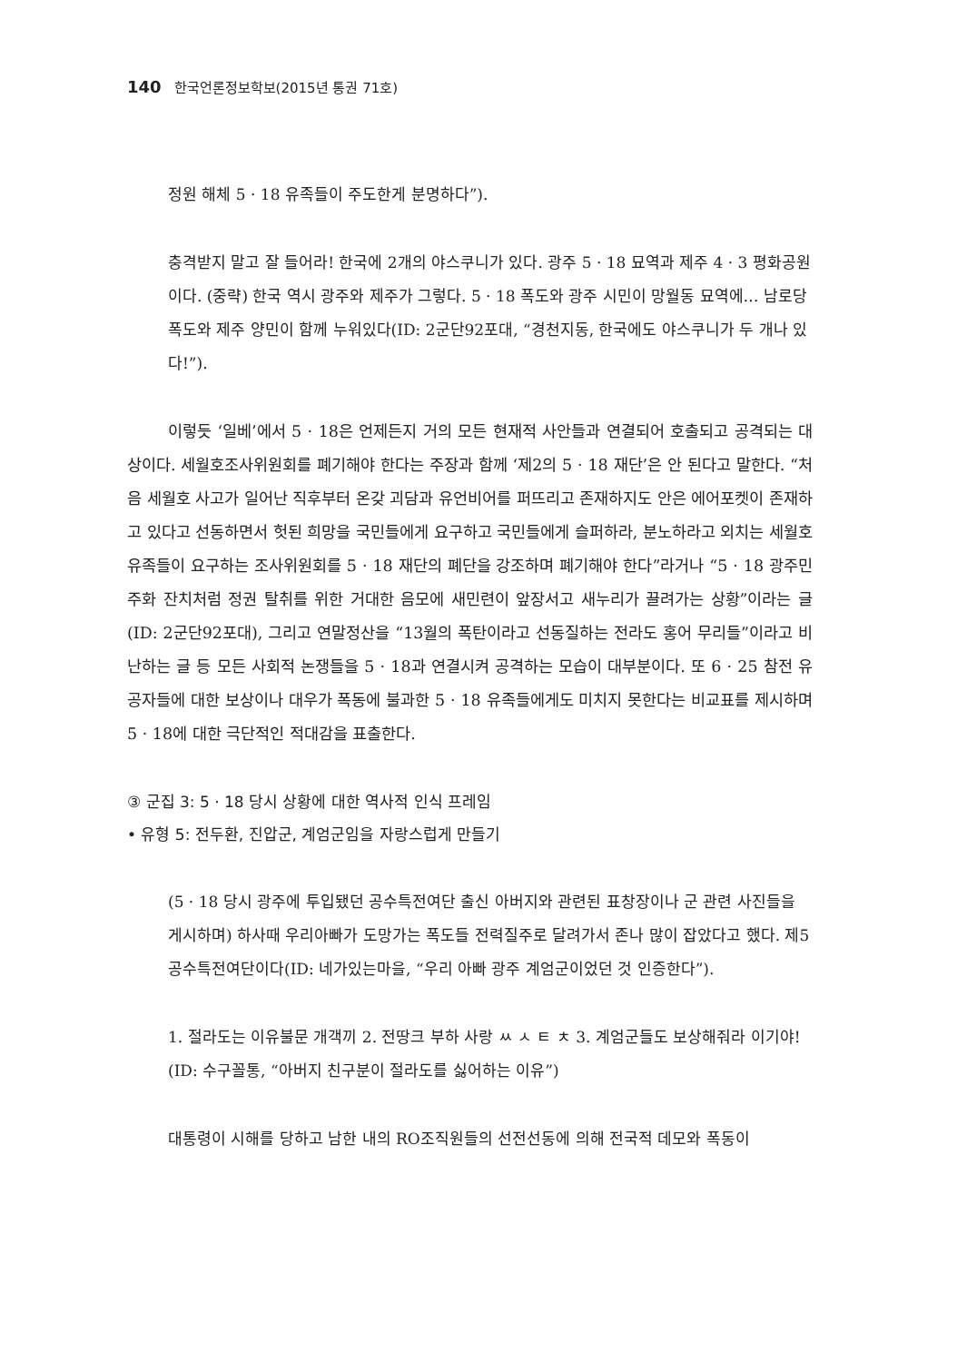140 한국언론정보학보(2015년 통권 71호)
정원 해체 5 · 18 유족들이 주도한게 분명하다”).
충격받지 말고 잘 들어라! 한국에 2개의 야스쿠니가 있다. 광주 5 · 18 묘역과 제주 4 · 3 평화공원이다. (중략) 한국 역시 광주와 제주가 그렇다. 5 · 18 폭도와 광주 시민이 망월동 묘역에… 남로당 폭도와 제주 양민이 함께 누워있다(ID: 2군단92포대, “경천지동, 한국에도 야스쿠니가 두 개나 있다!”).
이렇듯 ‘일베’에서 5 · 18은 언제든지 거의 모든 현재적 사안들과 연결되어 호출되고 공격되는 대상이다. 세월호조사위원회를 폐기해야 한다는 주장과 함께 ‘제2의 5 · 18 재단’은 안 된다고 말한다. “처음 세월호 사고가 일어난 직후부터 온갖 괴담과 유언비어를 퍼뜨리고 존재하지도 안은 에어포켓이 존재하고 있다고 선동하면서 헛된 희망을 국민들에게 요구하고 국민들에게 슬퍼하라, 분노하라고 외치는 세월호 유족들이 요구하는 조사위원회를 5 · 18 재단의 폐단을 강조하며 폐기해야 한다”라거나 “5 · 18 광주민주화 잔치처럼 정권 탈취를 위한 거대한 음모에 새민련이 앞장서고 새누리가 끌려가는 상황”이라는 글(ID: 2군단92포대), 그리고 연말정산을 “13월의 폭탄이라고 선동질하는 전라도 홍어 무리들”이라고 비난하는 글 등 모든 사회적 논쟁들을 5 · 18과 연결시켜 공격하는 모습이 대부분이다. 또 6 · 25 참전 유공자들에 대한 보상이나 대우가 폭동에 불과한 5 · 18 유족들에게도 미치지 못한다는 비교표를 제시하며 5 · 18에 대한 극단적인 적대감을 표출한다.
③ 군집 3: 5 · 18 당시 상황에 대한 역사적 인식 프레임
• 유형 5: 전두환, 진압군, 계엄군임을 자랑스럽게 만들기
(5 · 18 당시 광주에 투입됐던 공수특전여단 출신 아버지와 관련된 표창장이나 군 관련 사진들을 게시하며) 하사때 우리아빠가 도망가는 폭도들 전력질주로 달려가서 존나 많이 잡았다고 했다. 제5공수특전여단이다(ID: 네가있는마을, “우리 아빠 광주 계엄군이었던 것 인증한다”).
1. 절라도는 이유불문 개객끼 2. 전땅크 부하 사랑 ㅆ ㅅ ㅌ ㅊ 3. 계엄군들도 보상해줘라 이기야!(ID: 수구꼴통, “아버지 친구분이 절라도를 싫어하는 이유”)
대통령이 시해를 당하고 남한 내의 RO조직원들의 선전선동에 의해 전국적 데모와 폭동이